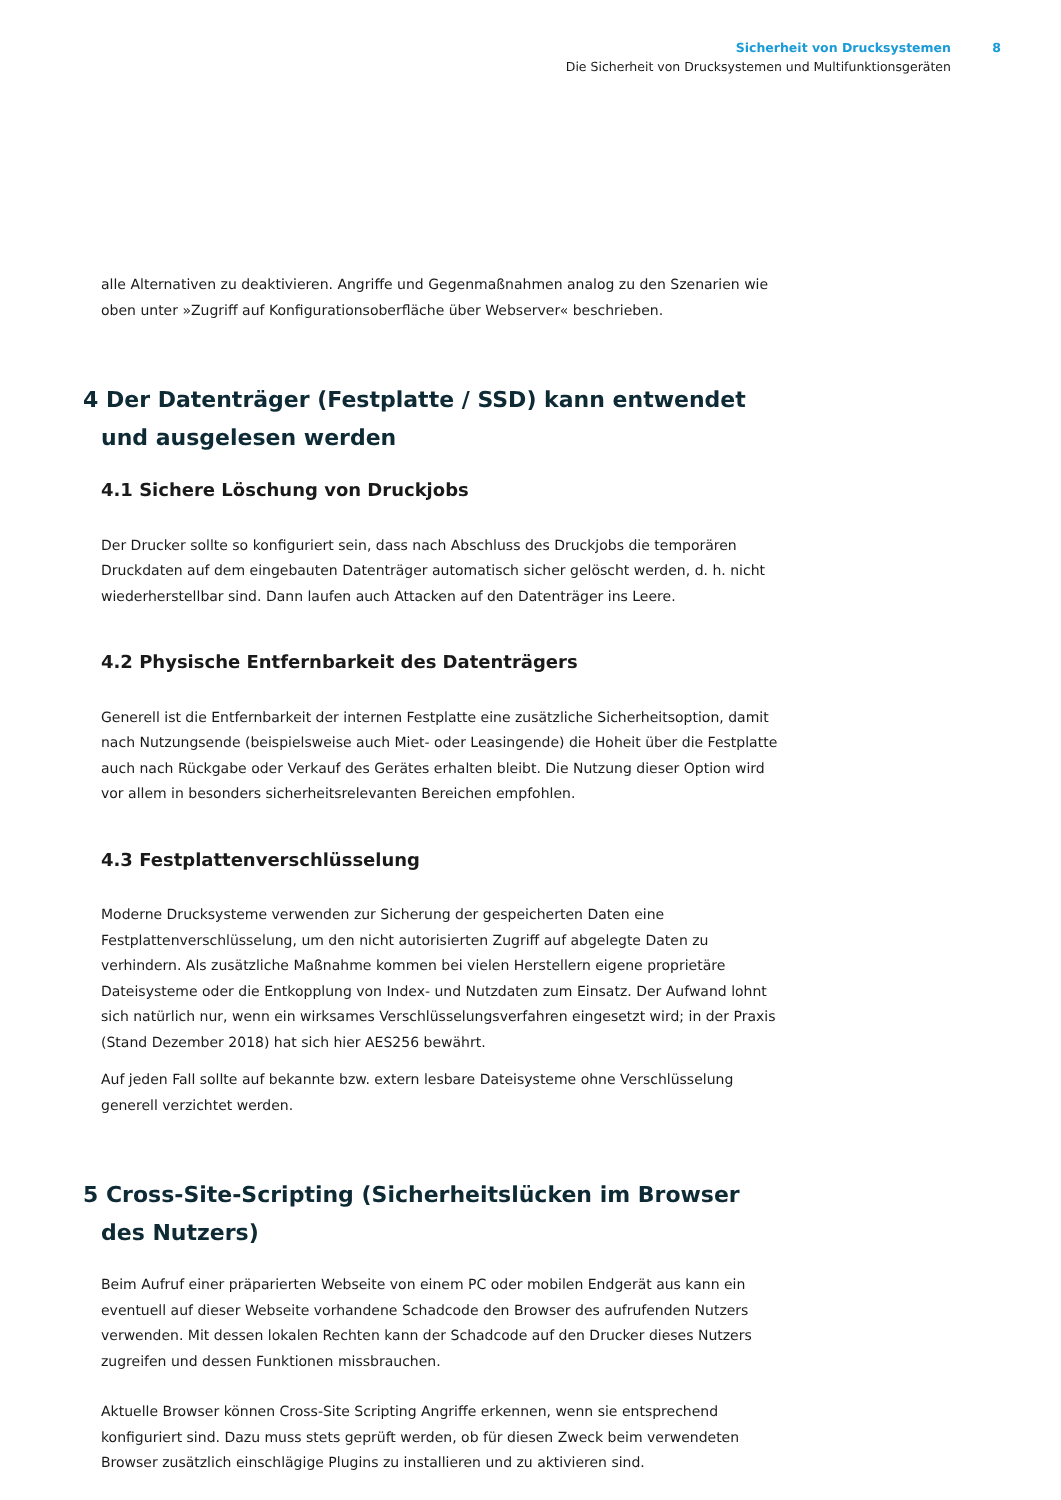Sicherheit von Drucksystemen 8
Die Sicherheit von Drucksystemen und Multifunktionsgeräten
alle Alternativen zu deaktivieren. Angriffe und Gegenmaßnahmen analog zu den Szenarien wie oben unter »Zugriff auf Konfigurationsoberfläche über Webserver« beschrieben.
4 Der Datenträger (Festplatte / SSD) kann entwendet und ausgelesen werden
4.1 Sichere Löschung von Druckjobs
Der Drucker sollte so konfiguriert sein, dass nach Abschluss des Druckjobs die temporären Druckdaten auf dem eingebauten Datenträger automatisch sicher gelöscht werden, d. h. nicht wiederherstellbar sind. Dann laufen auch Attacken auf den Datenträger ins Leere.
4.2 Physische Entfernbarkeit des Datenträgers
Generell ist die Entfernbarkeit der internen Festplatte eine zusätzliche Sicherheitsoption, damit nach Nutzungsende (beispielsweise auch Miet- oder Leasingende) die Hoheit über die Festplatte auch nach Rückgabe oder Verkauf des Gerätes erhalten bleibt. Die Nutzung dieser Option wird vor allem in besonders sicherheitsrelevanten Bereichen empfohlen.
4.3 Festplattenverschlüsselung
Moderne Drucksysteme verwenden zur Sicherung der gespeicherten Daten eine Festplattenverschlüsselung, um den nicht autorisierten Zugriff auf abgelegte Daten zu verhindern. Als zusätzliche Maßnahme kommen bei vielen Herstellern eigene proprietäre Dateisysteme oder die Entkopplung von Index- und Nutzdaten zum Einsatz. Der Aufwand lohnt sich natürlich nur, wenn ein wirksames Verschlüsselungsverfahren eingesetzt wird; in der Praxis (Stand Dezember 2018) hat sich hier AES256 bewährt.
Auf jeden Fall sollte auf bekannte bzw. extern lesbare Dateisysteme ohne Verschlüsselung generell verzichtet werden.
5 Cross-Site-Scripting (Sicherheitslücken im Browser des Nutzers)
Beim Aufruf einer präparierten Webseite von einem PC oder mobilen Endgerät aus kann ein eventuell auf dieser Webseite vorhandene Schadcode den Browser des aufrufenden Nutzers verwenden. Mit dessen lokalen Rechten kann der Schadcode auf den Drucker dieses Nutzers zugreifen und dessen Funktionen missbrauchen.
Aktuelle Browser können Cross-Site Scripting Angriffe erkennen, wenn sie entsprechend konfiguriert sind. Dazu muss stets geprüft werden, ob für diesen Zweck beim verwendeten Browser zusätzlich einschlägige Plugins zu installieren und zu aktivieren sind.